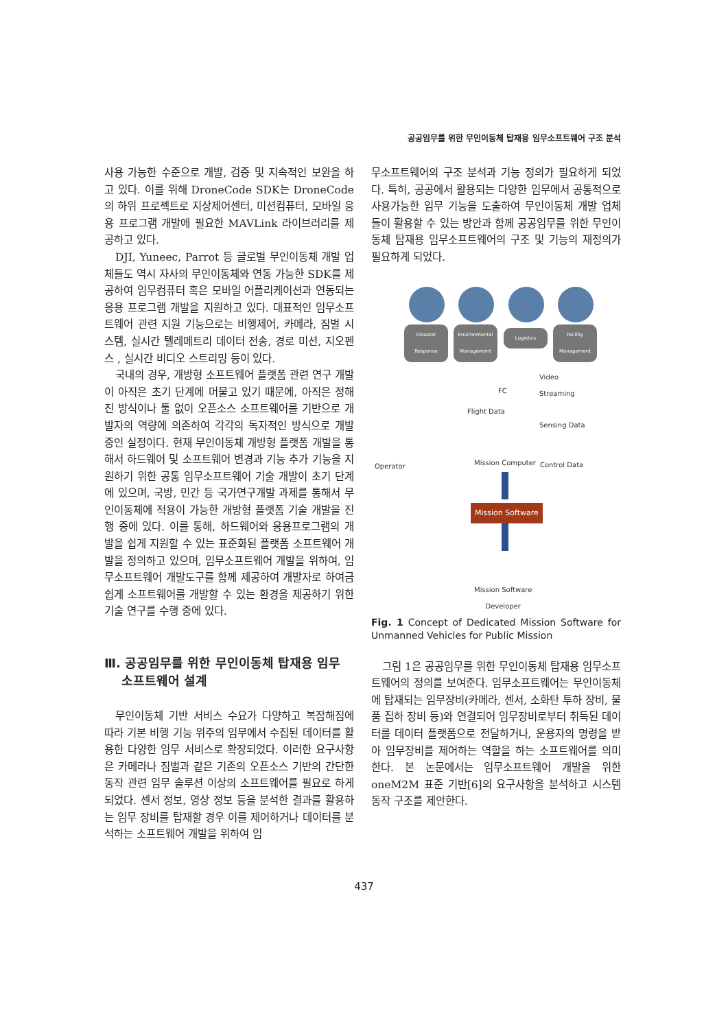공공임무를 위한 무인이동체 탑재용 임무소프트웨어 구조 분석
사용 가능한 수준으로 개발, 검증 및 지속적인 보완을 하고 있다. 이를 위해 DroneCode SDK는 DroneCode의 하위 프로젝트로 지상제어센터, 미션컴퓨터, 모바일 응용 프로그램 개발에 필요한 MAVLink 라이브러리를 제공하고 있다.
DJI, Yuneec, Parrot 등 글로벌 무인이동체 개발 업체들도 역시 자사의 무인이동체와 연동 가능한 SDK를 제공하여 임무컴퓨터 혹은 모바일 어플리케이션과 연동되는 응용 프로그램 개발을 지원하고 있다. 대표적인 임무소프트웨어 관련 지원 기능으로는 비행제어, 카메라, 짐벌 시스템, 실시간 텔레메트리 데이터 전송, 경로 미션, 지오펜스 , 실시간 비디오 스트리밍 등이 있다.
국내의 경우, 개방형 소프트웨어 플랫폼 관련 연구 개발이 아직은 초기 단계에 머물고 있기 때문에, 아직은 정해진 방식이나 툴 없이 오픈소스 소프트웨어를 기반으로 개발자의 역량에 의존하여 각각의 독자적인 방식으로 개발 중인 실정이다. 현재 무인이동체 개방형 플랫폼 개발을 통해서 하드웨어 및 소프트웨어 변경과 기능 추가 기능을 지원하기 위한 공통 임무소프트웨어 기술 개발이 초기 단계에 있으며, 국방, 민간 등 국가연구개발 과제를 통해서 무인이동체에 적용이 가능한 개방형 플랫폼 기술 개발을 진행 중에 있다. 이를 통해, 하드웨어와 응용프로그램의 개발을 쉽게 지원할 수 있는 표준화된 플랫폼 소프트웨어 개발을 정의하고 있으며, 임무소프트웨어 개발을 위하여, 임무소프트웨어 개발도구를 함께 제공하여 개발자로 하여금 쉽게 소프트웨어를 개발할 수 있는 환경을 제공하기 위한 기술 연구를 수행 중에 있다.
Ⅲ. 공공임무를 위한 무인이동체 탑재용 임무
소프트웨어 설계
무인이동체 기반 서비스 수요가 다양하고 복잡해짐에 따라 기본 비행 기능 위주의 임무에서 수집된 데이터를 활용한 다양한 임무 서비스로 확장되었다. 이러한 요구사항은 카메라나 짐벌과 같은 기존의 오픈소스 기반의 간단한 동작 관련 임무 솔루션 이상의 소프트웨어를 필요로 하게 되었다. 센서 정보, 영상 정보 등을 분석한 결과를 활용하는 임무 장비를 탑재할 경우 이를 제어하거나 데이터를 분석하는 소프트웨어 개발을 위하여 임
무소프트웨어의 구조 분석과 기능 정의가 필요하게 되었다. 특히, 공공에서 활용되는 다양한 임무에서 공통적으로 사용가능한 임무 기능을 도출하여 무인이동체 개발 업체들이 활용할 수 있는 방안과 함께 공공임무를 위한 무인이동체 탑재용 임무소프트웨어의 구조 및 기능의 재정의가 필요하게 되었다.
Disaster Response Environmental Management
Logistics
Facility Management
FC
Video
Streaming
Flight Data
Sensing Data
Operator Mission Computer Control Data
Mission Software
Mission Software
Developer
Fig. 1 Concept of Dedicated Mission Software for Unmanned Vehicles for Public Mission
그림 1은 공공임무를 위한 무인이동체 탑재용 임무소프트웨어의 정의를 보여준다. 임무소프트웨어는 무인이동체에 탑재되는 임무장비(카메라, 센서, 소화탄 투하 장비, 물품 집하 장비 등)와 연결되어 임무장비로부터 취득된 데이터를 데이터 플랫폼으로 전달하거나, 운용자의 명령을 받아 임무장비를 제어하는 역할을 하는 소프트웨어를 의미한다. 본 논문에서는 임무소프트웨어 개발을 위한 oneM2M 표준 기반[6]의 요구사항을 분석하고 시스템 동작 구조를 제안한다.
437